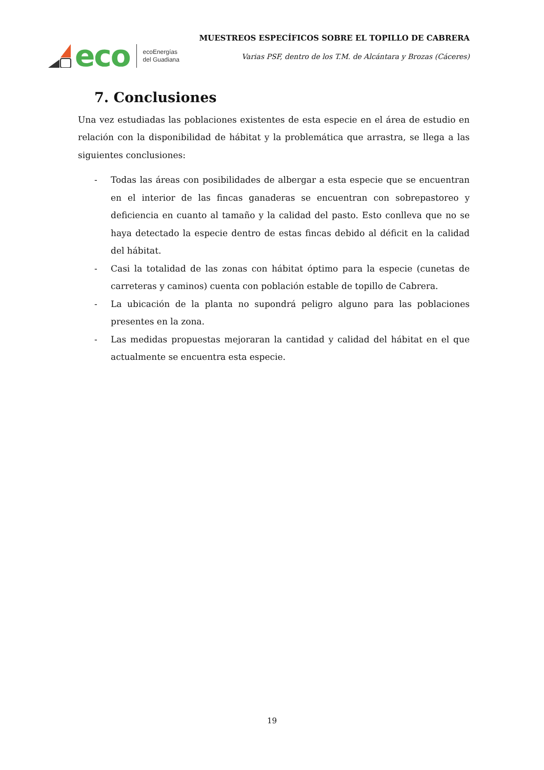eco ecoEnergías
del Guadiana
MUESTREOS ESPECÍFICOS SOBRE EL TOPILLO DE CABRERA
Varias PSF, dentro de los T.M. de Alcántara y Brozas (Cáceres)
7. Conclusiones
Una vez estudiadas las poblaciones existentes de esta especie en el área de estudio en relación con la disponibilidad de hábitat y la problemática que arrastra, se llega a las siguientes conclusiones:
- Todas las áreas con posibilidades de albergar a esta especie que se encuentran en el interior de las fincas ganaderas se encuentran con sobrepastoreo y deficiencia en cuanto al tamaño y la calidad del pasto. Esto conlleva que no se haya detectado la especie dentro de estas fincas debido al déficit en la calidad del hábitat.
- Casi la totalidad de las zonas con hábitat óptimo para la especie (cunetas de carreteras y caminos) cuenta con población estable de topillo de Cabrera.
- La ubicación de la planta no supondrá peligro alguno para las poblaciones presentes en la zona.
- Las medidas propuestas mejoraran la cantidad y calidad del hábitat en el que actualmente se encuentra esta especie.
19